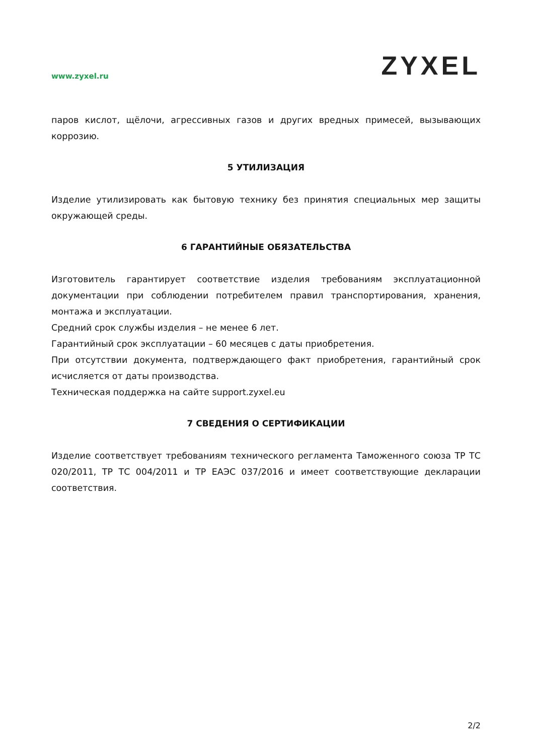www.zyxel.ru
ZYXEL
паров кислот, щёлочи, агрессивных газов и других вредных примесей, вызывающих коррозию.
5 УТИЛИЗАЦИЯ
Изделие утилизировать как бытовую технику без принятия специальных мер защиты окружающей среды.
6 ГАРАНТИЙНЫЕ ОБЯЗАТЕЛЬСТВА
Изготовитель гарантирует соответствие изделия требованиям эксплуатационной документации при соблюдении потребителем правил транспортирования, хранения, монтажа и эксплуатации.
Средний срок службы изделия – не менее 6 лет.
Гарантийный срок эксплуатации – 60 месяцев с даты приобретения.
При отсутствии документа, подтверждающего факт приобретения, гарантийный срок исчисляется от даты производства.
Техническая поддержка на сайте support.zyxel.eu
7 СВЕДЕНИЯ О СЕРТИФИКАЦИИ
Изделие соответствует требованиям технического регламента Таможенного союза ТР ТС 020/2011, ТР ТС 004/2011 и ТР ЕАЭС 037/2016 и имеет соответствующие декларации соответствия.
2/2